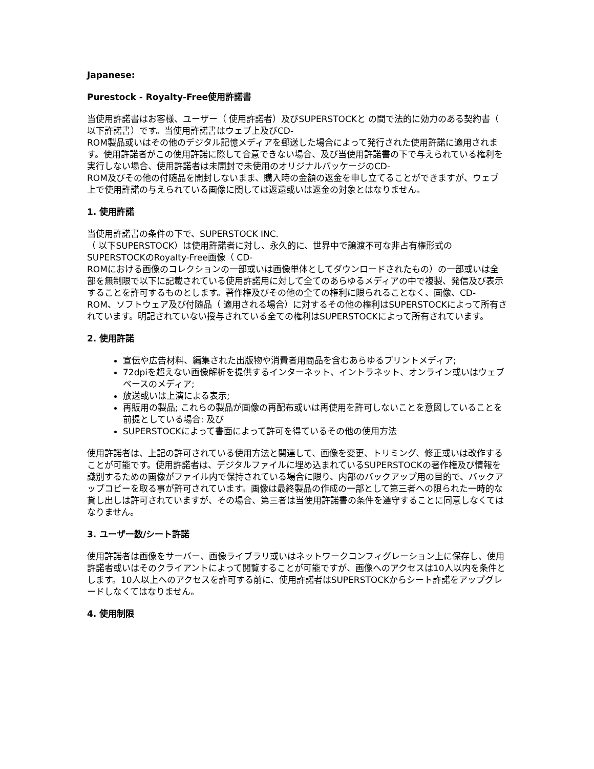Japanese:
Purestock - Royalty-Free使用許諾書
当使用許諾書はお客様、ユーザー（ 使用許諾者）及びSUPERSTOCKと の間で法的に効力のある契約書（ 以下許諾書）です。当使用許諾書はウェブ上及びCD-
ROM製品或いはその他のデジタル記憶メディアを郵送した場合によって発行された使用許諾に適用されます。使用許諾者がこの使用許諾に際して合意できない場合、及び当使用許諾書の下で与えられている権利を実行しない場合、使用許諾者は未開封で未使用のオリジナルパッケージのCD-
ROM及びその他の付随品を開封しないまま、購入時の金額の返金を申し立てることができますが、ウェブ上で使用許諾の与えられている画像に関しては返還或いは返金の対象とはなりません。
1. 使用許諾
当使用許諾書の条件の下で、SUPERSTOCK INC.
（ 以下SUPERSTOCK）は使用許諾者に対し、永久的に、世界中で譲渡不可な非占有権形式のSUPERSTOCKのRoyalty-Free画像（ CD-
ROMにおける画像のコレクションの一部或いは画像単体としてダウンロードされたもの）の一部或いは全部を無制限で以下に記載されている使用許諾用に対して全てのあらゆるメディアの中で複製、発信及び表示することを許可するものとします。著作権及びその他の全ての権利に限られることなく、画像、CD-
ROM、ソフトウェア及び付随品（ 適用される場合）に対するその他の権利はSUPERSTOCKによって所有されています。明記されていない授与されている全ての権利はSUPERSTOCKによって所有されています。
2. 使用許諾
宣伝や広告材料、編集された出版物や消費者用商品を含むあらゆるプリントメディア;
72dpiを超えない画像解析を提供するインターネット、イントラネット、オンライン或いはウェブベースのメディア;
放送或いは上演による表示;
再販用の製品; これらの製品が画像の再配布或いは再使用を許可しないことを意図していることを前提としている場合: 及び
SUPERSTOCKによって書面によって許可を得ているその他の使用方法
使用許諾者は、上記の許可されている使用方法と関連して、画像を変更、トリミング、修正或いは改作することが可能です。使用許諾者は、デジタルファイルに埋め込まれているSUPERSTOCKの著作権及び情報を識別するための画像がファイル内で保持されている場合に限り、内部のバックアップ用の目的で、バックアップコピーを取る事が許可されています。画像は最終製品の作成の一部として第三者への限られた一時的な貸し出しは許可されていますが、その場合、第三者は当使用許諾書の条件を遵守することに同意しなくてはなりません。
3. ユーザー数/シート許諾
使用許諾者は画像をサーバー、画像ライブラリ或いはネットワークコンフィグレーション上に保存し、使用許諾者或いはそのクライアントによって閲覧することが可能ですが、画像へのアクセスは10人以内を条件とします。10人以上へのアクセスを許可する前に、使用許諾者はSUPERSTOCKからシート許諾をアップグレードしなくてはなりません。
4. 使用制限